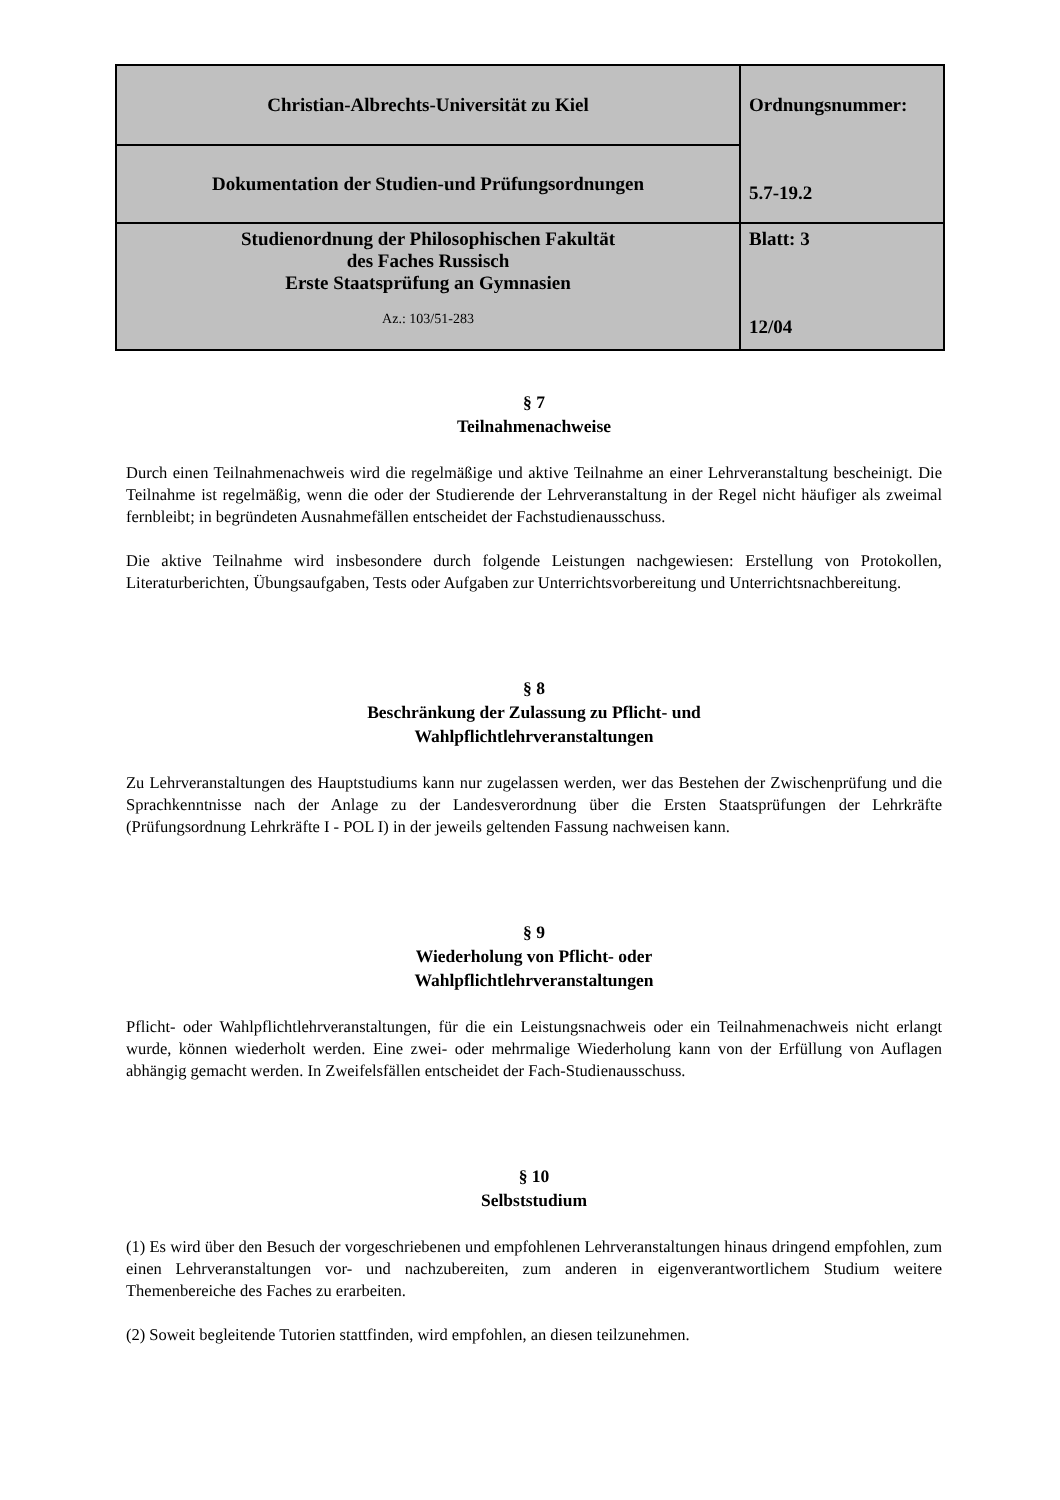| Christian-Albrechts-Universität zu Kiel | Ordnungsnummer: 5.7-19.2 |
| Dokumentation der Studien-und Prüfungsordnungen | |
| Studienordnung der Philosophischen Fakultät des Faches Russisch Erste Staatsprüfung an Gymnasien Az.: 103/51-283 | Blatt: 3 12/04 |
§ 7
Teilnahmenachweise
Durch einen Teilnahmenachweis wird die regelmäßige und aktive Teilnahme an einer Lehrveranstaltung bescheinigt. Die Teilnahme ist regelmäßig, wenn die oder der Studierende der Lehrveranstaltung in der Regel nicht häufiger als zweimal fernbleibt; in begründeten Ausnahmefällen entscheidet der Fachstudienausschuss.
Die aktive Teilnahme wird insbesondere durch folgende Leistungen nachgewiesen: Erstellung von Protokollen, Literaturberichten, Übungsaufgaben, Tests oder Aufgaben zur Unterrichtsvorbereitung und Unterrichtsnachbereitung.
§ 8
Beschränkung der Zulassung zu Pflicht- und
Wahlpflichtlehrveranstaltungen
Zu Lehrveranstaltungen des Hauptstudiums kann nur zugelassen werden, wer das Bestehen der Zwischenprüfung und die Sprachkenntnisse nach der Anlage zu der Landesverordnung über die Ersten Staatsprüfungen der Lehrkräfte (Prüfungsordnung Lehrkräfte I - POL I) in der jeweils geltenden Fassung nachweisen kann.
§ 9
Wiederholung von Pflicht- oder
Wahlpflichtlehrveranstaltungen
Pflicht- oder Wahlpflichtlehrveranstaltungen, für die ein Leistungsnachweis oder ein Teilnahmenachweis nicht erlangt wurde, können wiederholt werden. Eine zwei- oder mehrmalige Wiederholung kann von der Erfüllung von Auflagen abhängig gemacht werden. In Zweifelsfällen entscheidet der Fach-Studienausschuss.
§ 10
Selbststudium
(1) Es wird über den Besuch der vorgeschriebenen und empfohlenen Lehrveranstaltungen hinaus dringend empfohlen, zum einen Lehrveranstaltungen vor- und nachzubereiten, zum anderen in eigenverantwortlichem Studium weitere Themenbereiche des Faches zu erarbeiten.
(2) Soweit begleitende Tutorien stattfinden, wird empfohlen, an diesen teilzunehmen.